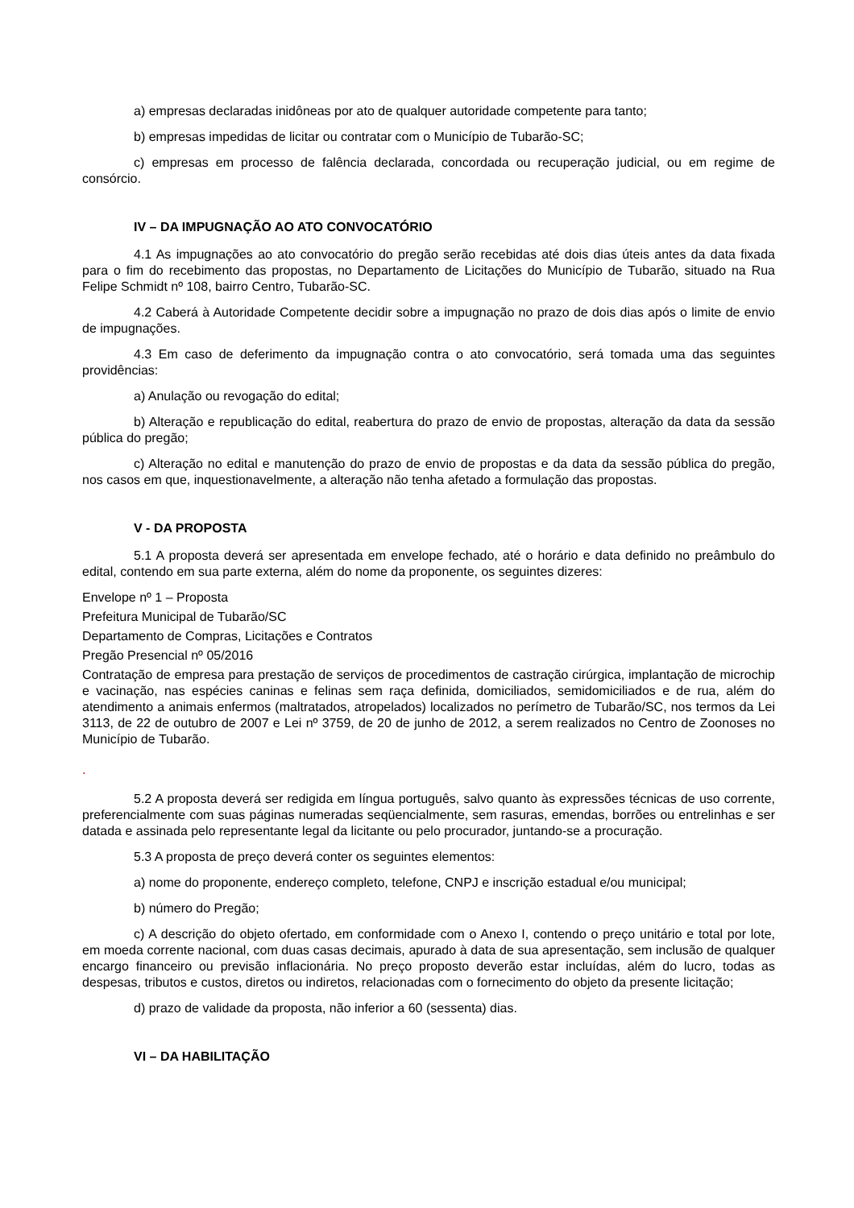a) empresas declaradas inidôneas por ato de qualquer autoridade competente para tanto;
b) empresas impedidas de licitar ou contratar com o Município de Tubarão-SC;
c) empresas em processo de falência declarada, concordada ou recuperação judicial, ou em regime de consórcio.
IV – DA IMPUGNAÇÃO AO ATO CONVOCATÓRIO
4.1 As impugnações ao ato convocatório do pregão serão recebidas até dois dias úteis antes da data fixada para o fim do recebimento das propostas, no Departamento de Licitações do Município de Tubarão, situado na Rua Felipe Schmidt nº 108, bairro Centro, Tubarão-SC.
4.2 Caberá à Autoridade Competente decidir sobre a impugnação no prazo de dois dias após o limite de envio de impugnações.
4.3 Em caso de deferimento da impugnação contra o ato convocatório, será tomada uma das seguintes providências:
a) Anulação ou revogação do edital;
b) Alteração e republicação do edital, reabertura do prazo de envio de propostas, alteração da data da sessão pública do pregão;
c) Alteração no edital e manutenção do prazo de envio de propostas e da data da sessão pública do pregão, nos casos em que, inquestionavelmente, a alteração não tenha afetado a formulação das propostas.
V - DA PROPOSTA
5.1 A proposta deverá ser apresentada em envelope fechado, até o horário e data definido no preâmbulo do edital, contendo em sua parte externa, além do nome da proponente, os seguintes dizeres:
Envelope nº 1 – Proposta
Prefeitura Municipal de Tubarão/SC
Departamento de Compras, Licitações e Contratos
Pregão Presencial nº 05/2016
Contratação de empresa para prestação de serviços de procedimentos de castração cirúrgica, implantação de microchip e vacinação, nas espécies caninas e felinas sem raça definida, domiciliados, semidomiciliados e de rua, além do atendimento a animais enfermos (maltratados, atropelados) localizados no perímetro de Tubarão/SC, nos termos da Lei 3113, de 22 de outubro de 2007 e Lei nº 3759, de 20 de junho de 2012, a serem realizados no Centro de Zoonoses no Município de Tubarão.
.
5.2 A proposta deverá ser redigida em língua português, salvo quanto às expressões técnicas de uso corrente, preferencialmente com suas páginas numeradas seqüencialmente, sem rasuras, emendas, borrões ou entrelinhas e ser datada e assinada pelo representante legal da licitante ou pelo procurador, juntando-se a procuração.
5.3 A proposta de preço deverá conter os seguintes elementos:
a) nome do proponente, endereço completo, telefone, CNPJ e inscrição estadual e/ou municipal;
b) número do Pregão;
c) A descrição do objeto ofertado, em conformidade com o Anexo I, contendo o preço unitário e total por lote, em moeda corrente nacional, com duas casas decimais, apurado à data de sua apresentação, sem inclusão de qualquer encargo financeiro ou previsão inflacionária. No preço proposto deverão estar incluídas, além do lucro, todas as despesas, tributos e custos, diretos ou indiretos, relacionadas com o fornecimento do objeto da presente licitação;
d) prazo de validade da proposta, não inferior a 60 (sessenta) dias.
VI – DA HABILITAÇÃO